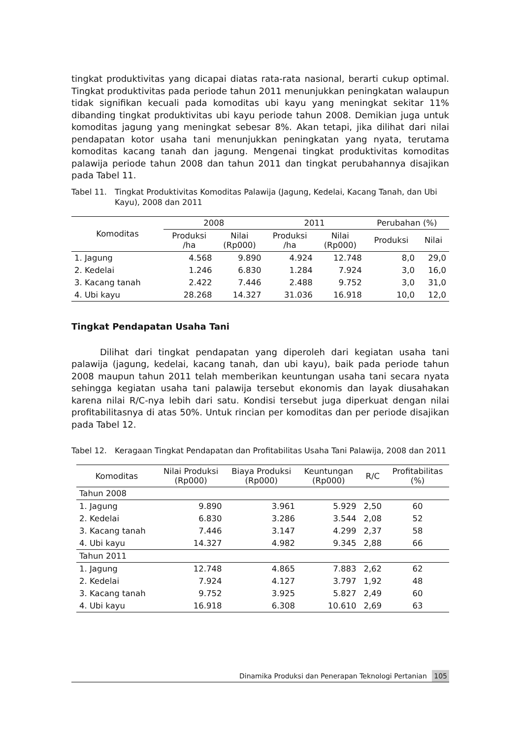tingkat produktivitas yang dicapai diatas rata-rata nasional, berarti cukup optimal. Tingkat produktivitas pada periode tahun 2011 menunjukkan peningkatan walaupun tidak signifikan kecuali pada komoditas ubi kayu yang meningkat sekitar 11% dibanding tingkat produktivitas ubi kayu periode tahun 2008. Demikian juga untuk komoditas jagung yang meningkat sebesar 8%. Akan tetapi, jika dilihat dari nilai pendapatan kotor usaha tani menunjukkan peningkatan yang nyata, terutama komoditas kacang tanah dan jagung. Mengenai tingkat produktivitas komoditas palawija periode tahun 2008 dan tahun 2011 dan tingkat perubahannya disajikan pada Tabel 11.
Tabel 11. Tingkat Produktivitas Komoditas Palawija (Jagung, Kedelai, Kacang Tanah, dan Ubi Kayu), 2008 dan 2011
| Komoditas | 2008 | | 2011 | | Perubahan (%) | |
| --- | --- | --- | --- | --- | --- | --- |
| | Produksi /ha | Nilai (Rp000) | Produksi /ha | Nilai (Rp000) | Produksi | Nilai |
| 1. Jagung | 4.568 | 9.890 | 4.924 | 12.748 | 8,0 | 29,0 |
| 2. Kedelai | 1.246 | 6.830 | 1.284 | 7.924 | 3,0 | 16,0 |
| 3. Kacang tanah | 2.422 | 7.446 | 2.488 | 9.752 | 3,0 | 31,0 |
| 4. Ubi kayu | 28.268 | 14.327 | 31.036 | 16.918 | 10,0 | 12,0 |
Tingkat Pendapatan Usaha Tani
Dilihat dari tingkat pendapatan yang diperoleh dari kegiatan usaha tani palawija (jagung, kedelai, kacang tanah, dan ubi kayu), baik pada periode tahun 2008 maupun tahun 2011 telah memberikan keuntungan usaha tani secara nyata sehingga kegiatan usaha tani palawija tersebut ekonomis dan layak diusahakan karena nilai R/C-nya lebih dari satu. Kondisi tersebut juga diperkuat dengan nilai profitabilitasnya di atas 50%. Untuk rincian per komoditas dan per periode disajikan pada Tabel 12.
Tabel 12. Keragaan Tingkat Pendapatan dan Profitabilitas Usaha Tani Palawija, 2008 dan 2011
| Komoditas | Nilai Produksi (Rp000) | Biaya Produksi (Rp000) | Keuntungan (Rp000) | R/C | Profitabilitas (%) |
| --- | --- | --- | --- | --- | --- |
| Tahun 2008 | | | | | |
| 1. Jagung | 9.890 | 3.961 | 5.929 | 2,50 | 60 |
| 2. Kedelai | 6.830 | 3.286 | 3.544 | 2,08 | 52 |
| 3. Kacang tanah | 7.446 | 3.147 | 4.299 | 2,37 | 58 |
| 4. Ubi kayu | 14.327 | 4.982 | 9.345 | 2,88 | 66 |
| Tahun 2011 | | | | | |
| 1. Jagung | 12.748 | 4.865 | 7.883 | 2,62 | 62 |
| 2. Kedelai | 7.924 | 4.127 | 3.797 | 1,92 | 48 |
| 3. Kacang tanah | 9.752 | 3.925 | 5.827 | 2,49 | 60 |
| 4. Ubi kayu | 16.918 | 6.308 | 10.610 | 2,69 | 63 |
Dinamika Produksi dan Penerapan Teknologi Pertanian 105